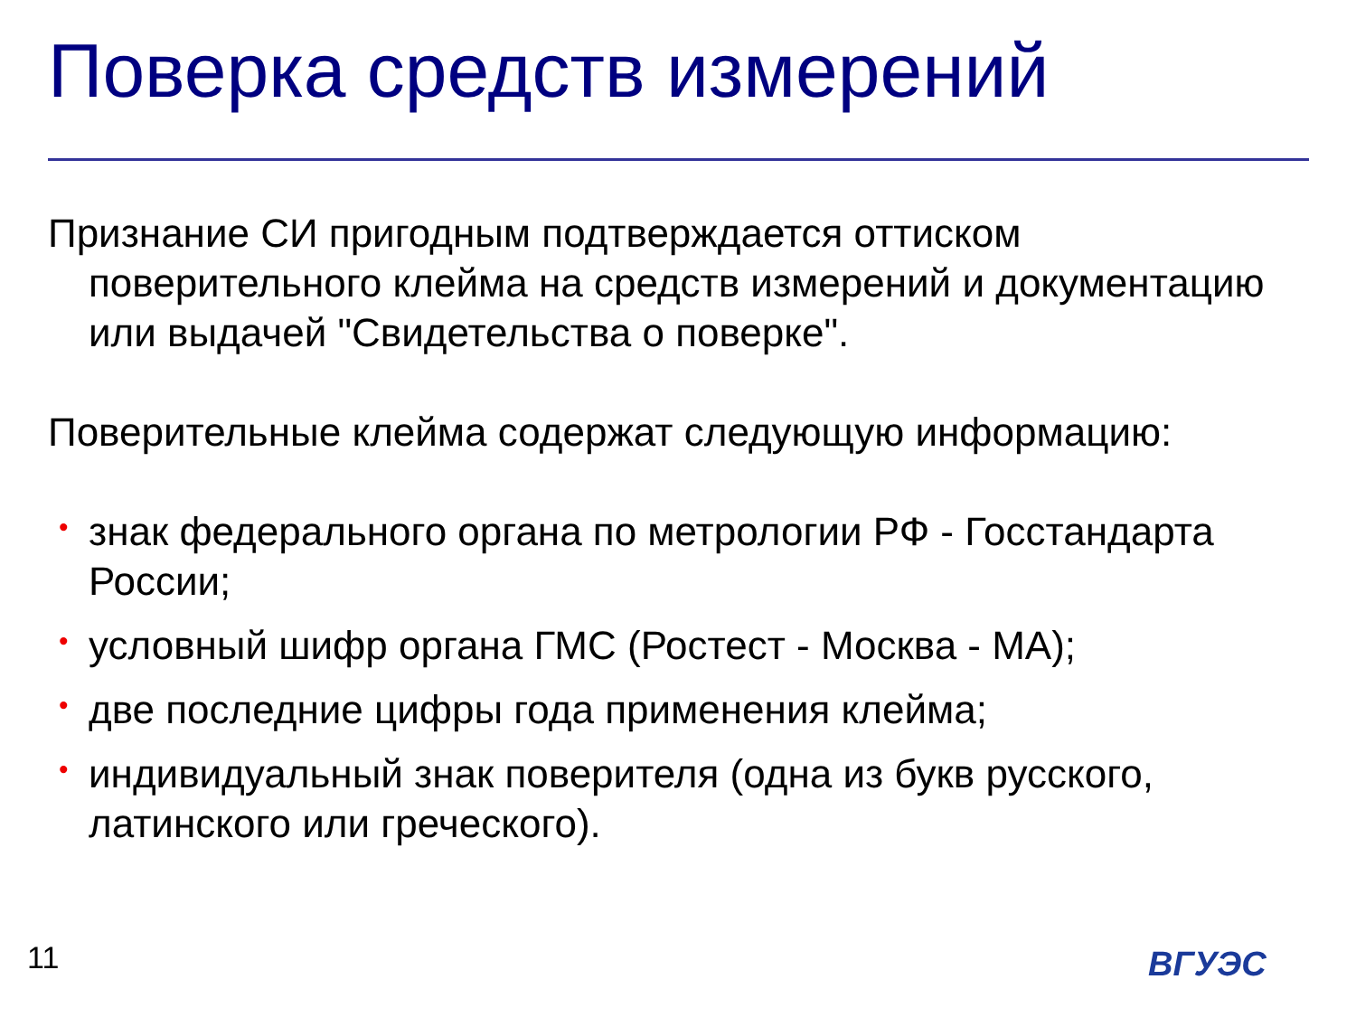Поверка средств измерений
Признание СИ пригодным подтверждается оттиском поверительного клейма на средств измерений и документацию или выдачей "Свидетельства о поверке".
Поверительные клейма содержат следующую информацию:
• знак федерального органа по метрологии РФ - Госстандарта России;
• условный шифр органа ГМС (Ростест - Москва - МА);
• две последние цифры года применения клейма;
• индивидуальный знак поверителя (одна из букв русского, латинского или греческого).
11 ВГУЭС